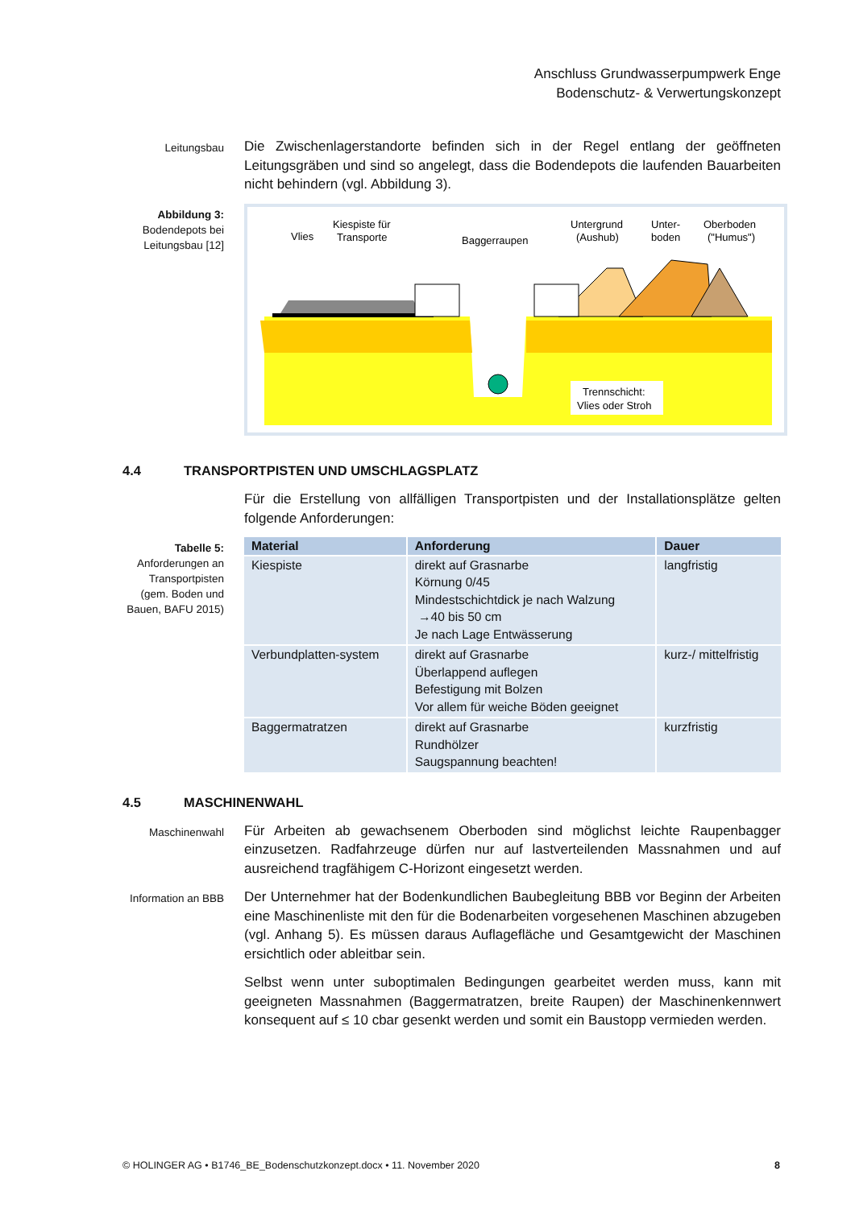Anschluss Grundwasserpumpwerk Enge
Bodenschutz- & Verwertungskonzept
Leitungsbau
Die Zwischenlagerstandorte befinden sich in der Regel entlang der geöffneten Leitungsgräben und sind so angelegt, dass die Bodendepots die laufenden Bauarbeiten nicht behindern (vgl. Abbildung 3).
Abbildung 3:
Bodendepots bei Leitungsbau [12]
Vlies
Kiespiste für
Transporte
Baggerraupen
Untergrund
(Aushub)
Unter-
boden
Oberboden
("Humus")
Trennschicht:
Vlies oder Stroh
4.4 TRANSPORTPISTEN UND UMSCHLAGSPLATZ
Für die Erstellung von allfälligen Transportpisten und der Installationsplätze gelten folgende Anforderungen:
Tabelle 5:
Anforderungen an Transportpisten (gem. Boden und Bauen, BAFU 2015)
| Material | Anforderung | Dauer |
| --- | --- | --- |
| Kiespiste | direkt auf Grasnarbe Körnung 0/45 Mindestschichtdick je nach Walzung →40 bis 50 cm Je nach Lage Entwässerung | langfristig |
| Verbundplatten-system | direkt auf Grasnarbe Überlappend auflegen Befestigung mit Bolzen Vor allem für weiche Böden geeignet | kurz-/ mittelfristig |
| Baggermatratzen | direkt auf Grasnarbe Rundhölzer Saugspannung beachten! | kurzfristig |
4.5 MASCHINENWAHL
Maschinenwahl
Für Arbeiten ab gewachsenem Oberboden sind möglichst leichte Raupenbagger einzusetzen. Radfahrzeuge dürfen nur auf lastverteilenden Massnahmen und auf ausreichend tragfähigem C-Horizont eingesetzt werden.
Information an BBB
Der Unternehmer hat der Bodenkundlichen Baubegleitung BBB vor Beginn der Arbeiten eine Maschinenliste mit den für die Bodenarbeiten vorgesehenen Maschinen abzugeben (vgl. Anhang 5). Es müssen daraus Auflagefläche und Gesamtgewicht der Maschinen ersichtlich oder ableitbar sein.
Selbst wenn unter suboptimalen Bedingungen gearbeitet werden muss, kann mit geeigneten Massnahmen (Baggermatratzen, breite Raupen) der Maschinenkennwert konsequent auf ≤ 10 cbar gesenkt werden und somit ein Baustopp vermieden werden.
© HOLINGER AG • B1746_BE_Bodenschutzkonzept.docx • 11. November 2020 8